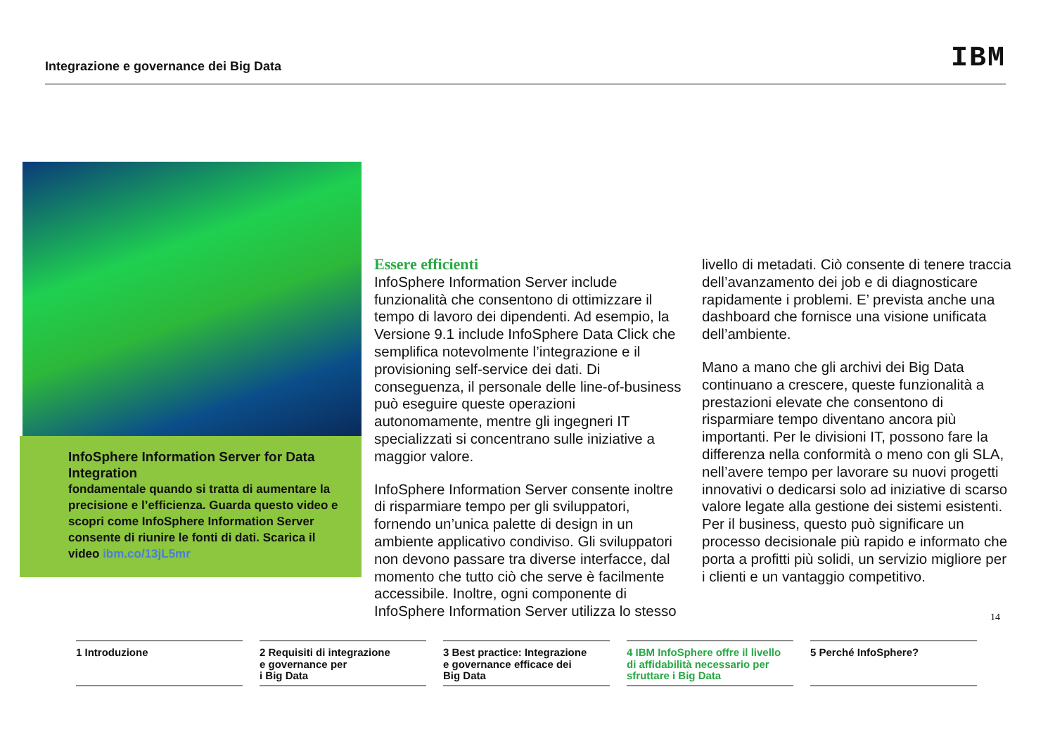Integrazione e governance dei Big Data IBM
InfoSphere Information Server for Data Integration
fondamentale quando si tratta di aumentare la precisione e l’efficienza. Guarda questo video e scopri come InfoSphere Information Server consente di riunire le fonti di dati. Scarica il video ibm.co/13jL5mr
Essere efficienti
InfoSphere Information Server include funzionalità che consentono di ottimizzare il tempo di lavoro dei dipendenti. Ad esempio, la Versione 9.1 include InfoSphere Data Click che semplifica notevolmente l’integrazione e il provisioning self-service dei dati. Di conseguenza, il personale delle line-of-business può eseguire queste operazioni autonomamente, mentre gli ingegneri IT specializzati si concentrano sulle iniziative a maggior valore.
InfoSphere Information Server consente inoltre di risparmiare tempo per gli sviluppatori, fornendo un’unica palette di design in un ambiente applicativo condiviso. Gli sviluppatori non devono passare tra diverse interfacce, dal momento che tutto ciò che serve è facilmente accessibile. Inoltre, ogni componente di InfoSphere Information Server utilizza lo stesso
livello di metadati. Ciò consente di tenere traccia dell’avanzamento dei job e di diagnosticare rapidamente i problemi. E’ prevista anche una dashboard che fornisce una visione unificata dell’ambiente.
Mano a mano che gli archivi dei Big Data continuano a crescere, queste funzionalità a prestazioni elevate che consentono di risparmiare tempo diventano ancora più importanti. Per le divisioni IT, possono fare la differenza nella conformità o meno con gli SLA, nell’avere tempo per lavorare su nuovi progetti innovativi o dedicarsi solo ad iniziative di scarso valore legate alla gestione dei sistemi esistenti. Per il business, questo può significare un processo decisionale più rapido e informato che porta a profitti più solidi, un servizio migliore per i clienti e un vantaggio competitivo.
14
1 Introduzione 2 Requisiti di integrazione
e governance per
i Big Data
3 Best practice: Integrazione
e governance efficace dei
Big Data
4 IBM InfoSphere offre il livello
di affidabilità necessario per
sfruttare i Big Data
5 Perché InfoSphere?